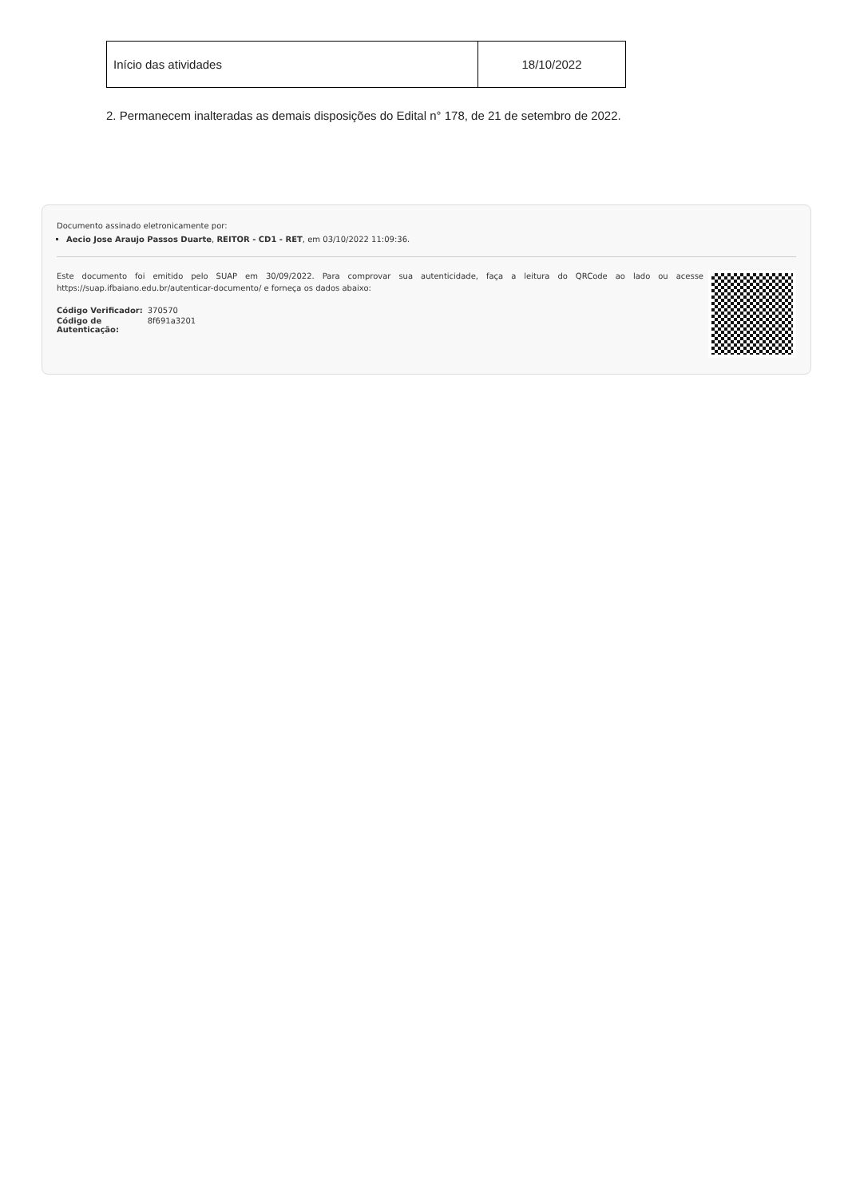| Início das atividades | 18/10/2022 |
2. Permanecem inalteradas as demais disposições do Edital n° 178, de 21 de setembro de 2022.
Documento assinado eletronicamente por:
Aecio Jose Araujo Passos Duarte, REITOR - CD1 - RET, em 03/10/2022 11:09:36.
Este documento foi emitido pelo SUAP em 30/09/2022. Para comprovar sua autenticidade, faça a leitura do QRCode ao lado ou acesse https://suap.ifbaiano.edu.br/autenticar-documento/ e forneça os dados abaixo:
| Código Verificador: | 370570 |
| Código de Autenticação: | 8f691a3201 |